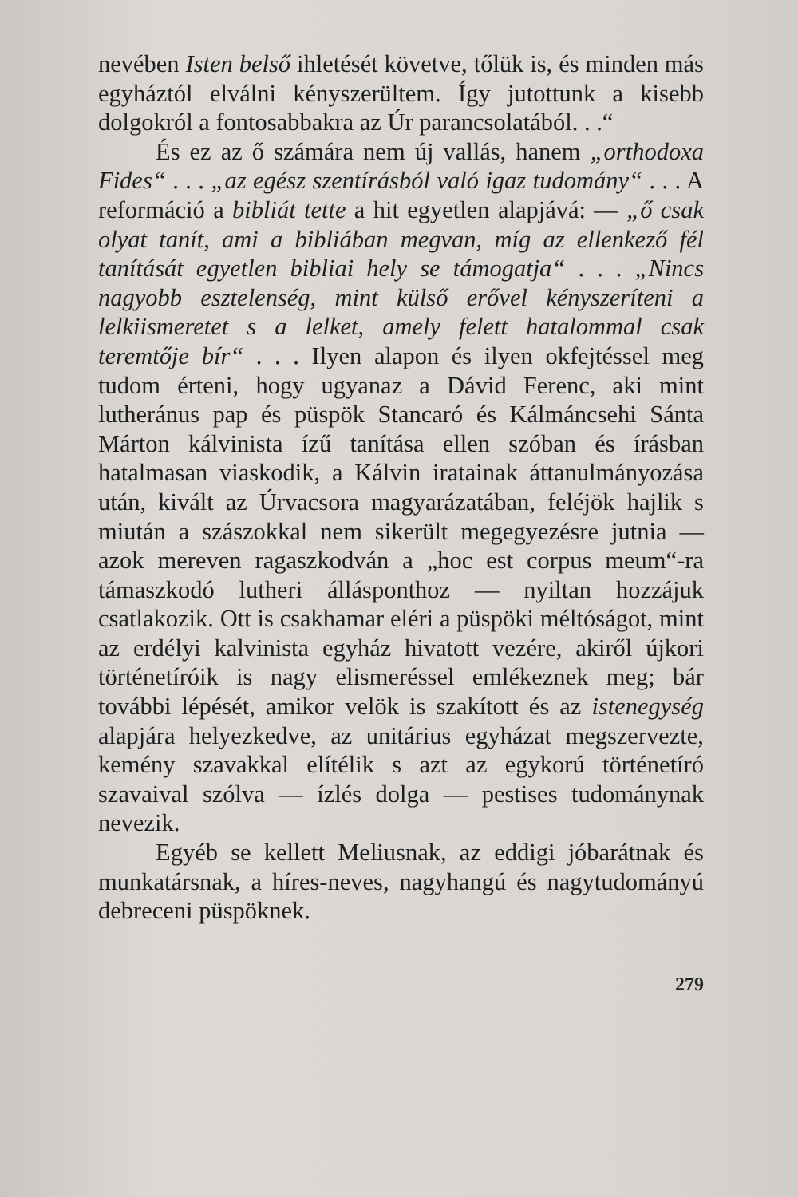nevében Isten belső ihletését követve, tőlük is, és minden más egyháztól elválni kényszerültem. Így jutottunk a kisebb dolgokról a fontosabbakra az Úr parancsolatából. . .“
És ez az ő számára nem új vallás, hanem „orthodoxa Fides“ . . . „az egész szentírásból való igaz tudomány“ . . . A reformáció a bibliát tette a hit egyetlen alapjává: — „ő csak olyat tanít, ami a bibliában megvan, míg az ellenkező fél tanítását egyetlen bibliai hely se támogatja“ . . . „Nincs nagyobb esztelenség, mint külső erővel kényszeríteni a lelkiismeretet s a lelket, amely felett hatalommal csak teremtője bír“ . . . Ilyen alapon és ilyen okfejtéssel meg tudom érteni, hogy ugyanaz a Dávid Ferenc, aki mint lutheránus pap és püspök Stancaró és Kálmáncsehi Sánta Márton kálvinista ízű tanítása ellen szóban és írásban hatalmasan viaskodik, a Kálvin iratainak áttanulmányozása után, kivált az Úrvacsora magyarázatában, feléjök hajlik s miután a szászokkal nem sikerült megegyezésre jutnia — azok mereven ragaszkodván a „hoc est corpus meum“-ra támaszkodó lutheri állásponthoz — nyiltan hozzájuk csatlakozik. Ott is csakhamar eléri a püspöki méltóságot, mint az erdélyi kalvinista egyház hivatott vezére, akiről újkori történetíróik is nagy elismeréssel emlékeznek meg; bár további lépését, amikor velök is szakított és az istenegység alapjára helyezkedve, az unitárius egyházat megszervezte, kemény szavakkal elítélik s azt az egykorú történetíró szavaival szólva — ízlés dolga — pestises tudománynak nevezik.
Egyéb se kellett Meliusnak, az eddigi jóbarátnak és munkatársnak, a híres-neves, nagyhangú és nagytudományú debreceni püspöknek.
279